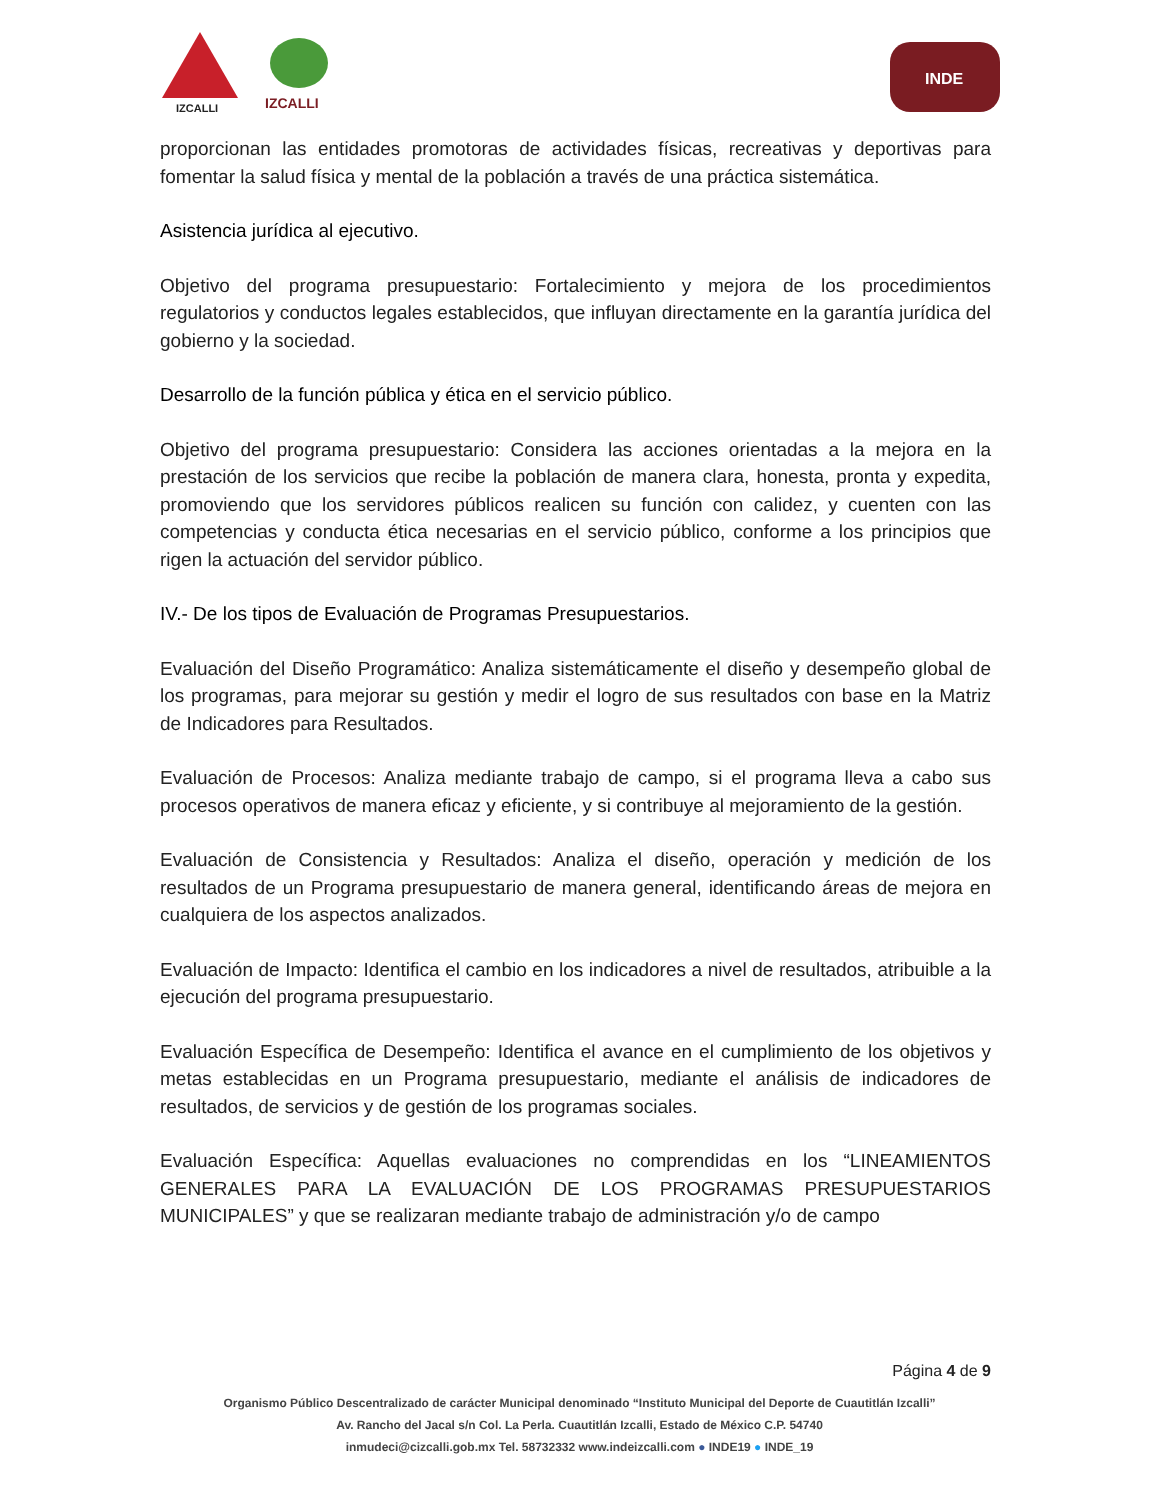IZCALLI IZCALLI
INDE
proporcionan las entidades promotoras de actividades físicas, recreativas y deportivas para fomentar la salud física y mental de la población a través de una práctica sistemática.
Asistencia jurídica al ejecutivo.
Objetivo del programa presupuestario: Fortalecimiento y mejora de los procedimientos regulatorios y conductos legales establecidos, que influyan directamente en la garantía jurídica del gobierno y la sociedad.
Desarrollo de la función pública y ética en el servicio público.
Objetivo del programa presupuestario: Considera las acciones orientadas a la mejora en la prestación de los servicios que recibe la población de manera clara, honesta, pronta y expedita, promoviendo que los servidores públicos realicen su función con calidez, y cuenten con las competencias y conducta ética necesarias en el servicio público, conforme a los principios que rigen la actuación del servidor público.
IV.- De los tipos de Evaluación de Programas Presupuestarios.
Evaluación del Diseño Programático: Analiza sistemáticamente el diseño y desempeño global de los programas, para mejorar su gestión y medir el logro de sus resultados con base en la Matriz de Indicadores para Resultados.
Evaluación de Procesos: Analiza mediante trabajo de campo, si el programa lleva a cabo sus procesos operativos de manera eficaz y eficiente, y si contribuye al mejoramiento de la gestión.
Evaluación de Consistencia y Resultados: Analiza el diseño, operación y medición de los resultados de un Programa presupuestario de manera general, identificando áreas de mejora en cualquiera de los aspectos analizados.
Evaluación de Impacto: Identifica el cambio en los indicadores a nivel de resultados, atribuible a la ejecución del programa presupuestario.
Evaluación Específica de Desempeño: Identifica el avance en el cumplimiento de los objetivos y metas establecidas en un Programa presupuestario, mediante el análisis de indicadores de resultados, de servicios y de gestión de los programas sociales.
Evaluación Específica: Aquellas evaluaciones no comprendidas en los “LINEAMIENTOS GENERALES PARA LA EVALUACIÓN DE LOS PROGRAMAS PRESUPUESTARIOS MUNICIPALES” y que se realizaran mediante trabajo de administración y/o de campo
Página 4 de 9
Organismo Público Descentralizado de carácter Municipal denominado “Instituto Municipal del Deporte de Cuautitlán Izcalli”
Av. Rancho del Jacal s/n Col. La Perla. Cuautitlán Izcalli, Estado de México C.P. 54740
inmudeci@cizcalli.gob.mx Tel. 58732332 www.indeizcalli.com ● INDE19 ● INDE_19